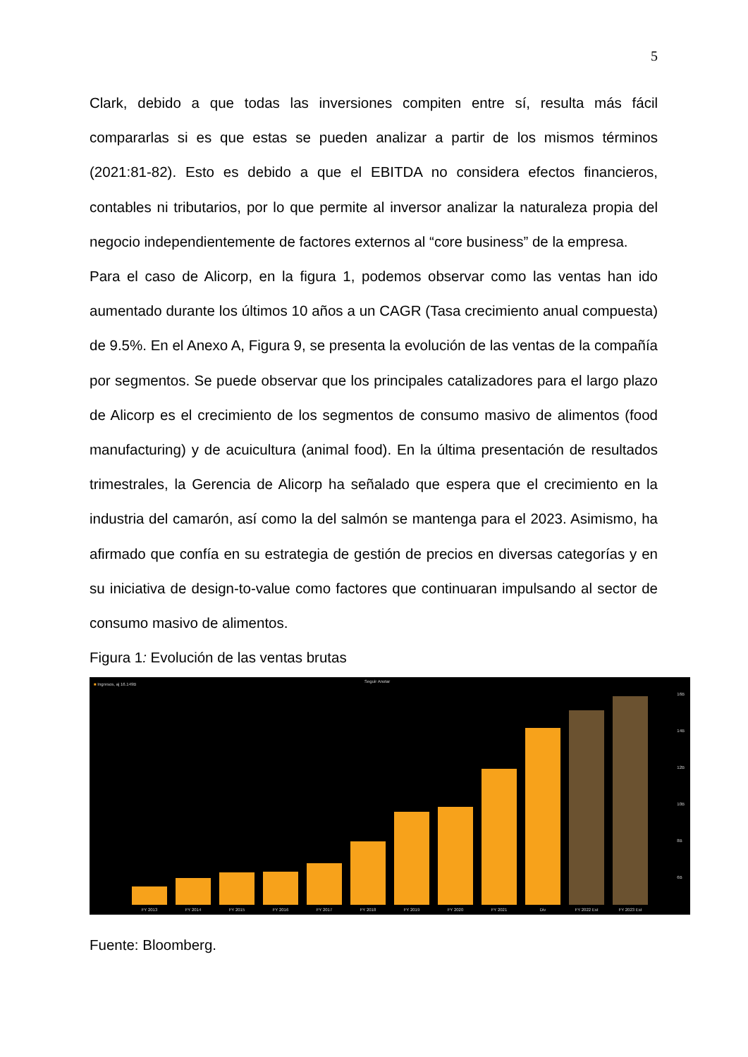5
Clark, debido a que todas las inversiones compiten entre sí, resulta más fácil compararlas si es que estas se pueden analizar a partir de los mismos términos (2021:81-82). Esto es debido a que el EBITDA no considera efectos financieros, contables ni tributarios, por lo que permite al inversor analizar la naturaleza propia del negocio independientemente de factores externos al “core business” de la empresa.
Para el caso de Alicorp, en la figura 1, podemos observar como las ventas han ido aumentado durante los últimos 10 años a un CAGR (Tasa crecimiento anual compuesta) de 9.5%. En el Anexo A, Figura 9, se presenta la evolución de las ventas de la compañía por segmentos. Se puede observar que los principales catalizadores para el largo plazo de Alicorp es el crecimiento de los segmentos de consumo masivo de alimentos (food manufacturing) y de acuicultura (animal food). En la última presentación de resultados trimestrales, la Gerencia de Alicorp ha señalado que espera que el crecimiento en la industria del camarón, así como la del salmón se mantenga para el 2023. Asimismo, ha afirmado que confía en su estrategia de gestión de precios en diversas categorías y en su iniciativa de design-to-value como factores que continuaran impulsando al sector de consumo masivo de alimentos.
Figura 1: Evolución de las ventas brutas
■ Ingresos, aj 16.149B
Seguir Anotar
16B
14B
12B
10B
8B
6B
FY 2013
FY 2014
FY 2015
FY 2016
FY 2017
FY 2018
FY 2019
FY 2020
FY 2021
Div
FY 2022 Est
FY 2023 Est
Fuente: Bloomberg.